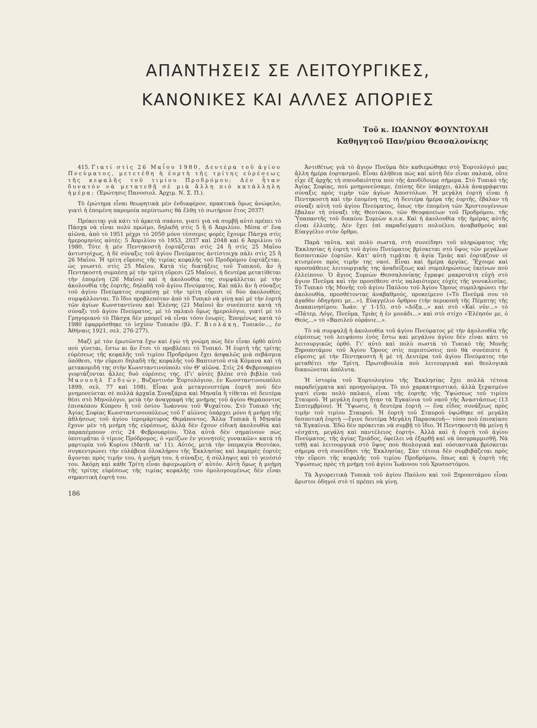ΑΠΑΝΤΗΣΕΙΣ ΣΕ ΛΕΙΤΟΥΡΓΙΚΕΣ,
ΚΑΝΟΝΙΚΕΣ ΚΑΙ ΑΛΛΕΣ ΑΠΟΡΙΕΣ
Τοῦ κ. ΙΩΑΝΝΟΥ ΦΟΥΝΤΟΥΛΗ
Καθηγητοῦ Παν/μίου Θεσσαλονίκης
415. Γιατί στὶς 26 Μαΐου 1980, Δευτέρα τοῦ ἁγίου Πνεύματος, μετετέθη ἡ ἑορτὴ τῆς τρίτης εὑρέσεως τῆς κεφαλῆς τοῦ τιμίου Προδρόμου; Δὲν ἦταν δυνατὸν νὰ μετατεθῇ σὲ μιὰ ἄλλη πιὸ κατάλληλη ἡμέρα; (Ἐρώτησις Πανοσιολ. Ἀρχιμ. Ν. Σ. Π.).
Τὸ ἐρώτημα εἶναι θεωρητικὰ μὲν ἐνδιαφέρον, πρακτικὰ ὅμως ἀνώφελο, γιατὶ ἡ ἑπομένη παρομοία περίπτωσις θὰ ἔλθῃ τὸ σωτήριον ἔτος 2037!
Πρόκειται γιὰ κάτι τὸ ἀρκετὰ σπάνιο, γιατὶ γιὰ νὰ συμβῇ αὐτὸ πρέπει τὸ Πάσχα νὰ εἶναι πολὺ πρώϊμο, δηλαδὴ στὶς 5 ἢ 6 Ἀπριλίου. Μέσα σ' ἕνα αἰῶνα, ἀπὸ τὸ 1951 μέχρι τὸ 2050 μόνο τέσσερις φορὲς ἔχουμε Πάσχα στὶς ἡμερομηνίες αὐτές: 5 Ἀπριλίου τὸ 1953, 2037 καὶ 2048 καὶ 6 Ἀπριλίου τὸ 1980. Τότε ἡ μὲν Πεντηκοστὴ ἑορτάζεται στὶς 24 ἢ στὶς 25 Μαΐου ἀντιστοίχως, ἡ δὲ σύναξις τοῦ ἁγίου Πνεύματος ἀντίστοιχα πάλι στὶς 25 ἢ 26 Μαΐου. Ἡ τρίτη εὕρεσις τῆς τιμίας κεφαλῆς τοῦ Προδρόμου ἑορτάζεται, ὡς γνωστό, στὶς 25 Μαΐου. Κατὰ τὶς διατάξεις τοῦ Τυπικοῦ, ἂν ἡ Πεντηκοστὴ συμπέσῃ μὲ τὴν τρίτη εὕρεσι (25 Μαΐου), ἡ δευτέρα μετατίθεται τὴν ἑπομένη (26 Μαΐου) καὶ ἡ ἀκολουθία της συμψάλλεται μὲ τὴν ἀκολουθία τῆς ἑορτῆς, δηλαδὴ τοῦ ἁγίου Πνεύματος. Καὶ πάλι ἂν ἡ σύναξις τοῦ ἁγίου Πνεύματος συμπέσῃ μὲ τὴν τρίτη εὕρεσι οἱ δύο ἀκολουθίες συμψάλλονται. Τὸ ἴδιο προβλεπόταν ἀπὸ τὸ Τυπικὸ νὰ γίνῃ καὶ μὲ τὴν ἑορτὴ τῶν ἁγίων Κωνσταντίνου καὶ Ἑλένης (21 Μαΐου) ἂν συνέπιπτε κατὰ τὴ σύναξι τοῦ ἁγίου Πνεύματος, μὲ τὸ παλαιὸ ὅμως ἡμερολόγιο, γιατὶ μὲ τὸ Γρηγοριανὸ τὸ Πάσχα δὲν μπορεῖ νὰ εἶναι τόσο ἐνωρίς. Ἑπομένως κατὰ τὸ 1980 ἐφαρμόσθηκε τὸ ἰσχῦον Τυπικὸν (βλ. Γ. Βιολάκη, Τυπικόν..., ἐν Ἀθήναις 1921, σελ. 276-277).
Μαζὶ μὲ τὸν ἐρωτῶντα ἔχω καὶ ἐγὼ τὴ γνώμη πὼς δὲν εἶναι ὀρθὸ αὐτὸ ποὺ γίνεται, ἔστω κι ἂν ἔτσι τὸ προβλέπει τὸ Τυπικό. Ἡ ἑορτὴ τῆς τρίτης εὑρέσεως τῆς κεφαλῆς τοῦ τιμίου Προδρόμου ἔχει ἀσφαλῶς μιὰ σεβάσμια ὑπόθεσι, τὴν εὕρεσι δηλαδὴ τῆς κεφαλῆς τοῦ Βαπτιστοῦ στὰ Κόμανα καὶ τὴ μετακομιδή της στὴν Κωνσταντινούπολι τὸν Θ' αἰῶνα. Στὶς 24 Φεβρουαρίου γιορτάζονται ἄλλες δυὸ εὑρέσεις της. (Γι' αὐτὲς βλέπε στὸ βιβλίο τοῦ Μανουὴλ Γεδεών, Βυζαντινὸν Ἑορτολόγιον, ἐν Κωνσταντινουπόλει 1899, σελ. 77 καὶ 108). Εἶναι μιὰ μεταγενεστέρα ἑορτὴ ποὺ δὲν μνημονεύεται σὲ πολλὰ ἀρχαῖα Συναξάρια καὶ Μηναῖα ἢ τίθεται σὲ δευτέρα θέσι στὸ Μηνολόγιο, μετὰ τὴν ἀναγραφὴ τῆς μνήμης τοῦ ἁγίου Θεράποντος ἐπισκόπου Κύπρου ἢ τοῦ ὁσίου Ἰωάννου τοῦ Ψυχαΐτου. Στὸ Τυπικὸ τῆς Ἁγίας Σοφίας Κωνσταντινουπόλεως τοῦ Ι' αἰῶνος ὑπάρχει μόνο ἡ μνήμη τῆς ἀθλήσεως τοῦ ἁγίου ἱερομάρτυρος Θεράποντος. Ἄλλα Τυπικὰ ἢ Μηναῖα ἔχουν μὲν τὴ μνήμη τῆς εὑρέσεως, ἀλλὰ δὲν ἔχουν εἰδικὴ ἀκολουθία καὶ παραπέμπουν στὶς 24 Φεβρουαρίου. Ὅλα αὐτὰ δὲν σημαίνουν πὼς ὑποτιμᾶται ὁ τίμιος Πρόδρομος, ὁ «μείζων ἐν γεννητοῖς γυναικῶν» κατὰ τὴ μαρτυρία τοῦ Κυρίου (Ματθ. ια' 11). Αὐτός, μετὰ τὴν ὑπεραγία Θεοτόκο, συγκεντρώνει τὴν εὐλάβεια ὁλοκλήρου τῆς Ἐκκλησίας καὶ λαμπρὲς ἑορτὲς ἄγονται πρὸς τιμήν του, ἡ μνήμη του, ἡ σύναξις, ἡ σύλληψις καὶ τὸ γενέσιό του. Ἀκόμη καὶ κάθε Τρίτη εἶναι ἀφιερωμένη σ' αὐτόν. Αὐτὴ ὅμως ἡ μνήμη τῆς τρίτης εὑρέσεως τῆς τιμίας κεφαλῆς του ὁμολογουμένως δὲν εἶναι σημαντικὴ ἑορτή του.
186
Ἀντιθέτως γιὰ τὸ ἅγιον Πνεῦμα δὲν καθιερώθηκε στὸ Ἑορτολόγιό μας ἄλλη ἡμέρα ἑορτασμοῦ. Εἶναι ἀλήθεια πὼς καὶ αὐτὴ δὲν εἶναι παλαιά, οὔτε εἶχε ἐξ ἀρχῆς τὴ σπουδαιότητα ποὺ τῆς ἀποδίδουμε σήμερα. Στὸ Τυπικὸ τῆς Ἁγίας Σοφίας, ποὺ μνημονεύσαμε, ἐπίσης δὲν ὑπάρχει, ἀλλὰ ἀναγράφεται σύναξις πρὸς τιμὴν τῶν ἁγίων Ἀποστόλων. Ἡ μεγάλη ἑορτὴ εἶναι ἡ Πεντηκοστὴ καὶ τὴν ἑπομένη της, τὴ δευτέρα ἡμέρα τῆς ἑορτῆς, ἔβαλαν τὴ σύναξι αὐτὴ τοῦ ἁγίου Πνεύματος, ὅπως τὴν ἑπομένη τῶν Χριστουγέννων ἔβαλαν τὴ σύναξι τῆς Θεοτόκου, τῶν Θεοφανείων τοῦ Προδρόμου, τῆς Ὑπαπαντῆς τοῦ δικαίου Συμεὼν κ.ο.κ. Καὶ ἡ ἀκολουθία τῆς ἡμέρας αὐτῆς εἶναι ἐλλιπής. Δὲν ἔχει ἐπὶ παραδείγματι πολυέλεο, ἀναβαθμοὺς καὶ Εὐαγγέλιο στὸν ὄρθρο.
Παρὰ ταῦτα, καὶ πολὺ σωστά, στὴ συνείδησι τοῦ πληρώματος τῆς Ἐκκλησίας ἡ ἑορτὴ τοῦ ἁγίου Πνεύματος βρίσκεται στὸ ὕψος τῶν μεγάλων δεσποτικῶν ἑορτῶν. Κατ' αὐτὴ τιμᾶται ἡ ἁγία Τριὰς καὶ ἑορτάζουν οἱ κτισμένοι πρὸς τιμήν της ναοί. Εἶναι καὶ ἡμέρα ἀργίας. Ἔχουμε καὶ προσπάθειες λειτουργικῆς της ἀναδείξεως καὶ συμπληρώσεως ἐκείνων ποὺ ἐλλείπουν. Ὁ ἅγιος Συμεὼν Θεσσαλονίκης ἔγραψε μακροτάτη εὐχὴ στὸ ἅγιον Πνεῦμα καὶ τὴν προσέθεσε στὶς παλαιότερες εὐχὲς τῆς γονυκλισίας. Τὸ Τυπικὸ τῆς Μονῆς τοῦ ἁγίου Παύλου τοῦ Ἁγίου Ὄρους συμπληρώνει τὴν ἀκολουθία, προσθέτοντας ἀναβαθμούς, προκείμενο («Τὸ Πνεῦμά σου τὸ ἀγαθὸν ὁδηγήσει με...»), Εὐαγγέλιο ὄρθρου (τὴν περικοπὴ τῆς Πέμπτης τῆς Διακαινησίμου: Ἰωάν. γ' 1-15), στὸ «Δόξα...» καὶ στὸ «Καὶ νῦν...» τὸ «Πάτερ, Λόγε, Πνεῦμα, Τριὰς ἡ ἐν μονάδι...» καὶ στὸ στίχο «Ἐλέησόν με, ὁ Θεός...» τὸ «Βασιλεῦ οὐράνιε...».
Τὸ νὰ συμψαλῇ ἡ ἀκολουθία τοῦ ἁγίου Πνεύματος μὲ τὴν ἀκολουθία τῆς εὑρέσεως τοῦ λειψάνου ἑνὸς ἔστω καὶ μεγάλου ἁγίου δὲν εἶναι κάτι τὸ λειτουργικῶς ὀρθό. Γι' αὐτὸ καὶ πολὺ σωστὰ τὸ Τυπικὸ τῆς Μονῆς Ξηροποτάμου τοῦ Ἁγίου Ὄρους στὶς περιπτώσεις ποὺ θὰ συνέπιπτε ἡ εὕρεσις μὲ τὴν Πεντηκοστὴ ἢ μὲ τὴ Δευτέρα τοῦ ἁγίου Πνεύματος τὴν μεταθέτει τὴν Τρίτη. Πρωτοβουλία ποὺ λειτουργικὰ καὶ θεολογικὰ δικαιώνεται ἀπόλυτα.
Ἡ ἱστορία τοῦ Ἑορτολογίου τῆς Ἐκκλησίας ἔχει πολλὰ τέτοια παραδείγματα καὶ προηγούμενα. Τὸ πιὸ χαρακτηριστικό, ἀλλὰ ξεχασμένο γιατὶ εἶναι πολὺ παλαιό, εἶναι τῆς ἑορτῆς τῆς Ὑψώσεως τοῦ τιμίου Σταυροῦ. Ἡ μεγάλη ἑορτὴ ἦταν τὰ Ἐγκαίνια τοῦ ναοῦ τῆς Ἀναστάσεως (13 Σεπτεμβρίου). Ἡ Ὕψωσις, ἡ δευτέρα ἑορτὴ — ἕνα εἶδος συνάξεως πρὸς τιμὴν τοῦ τιμίου Σταυροῦ. Ἡ ἑορτὴ τοῦ Σταυροῦ ὑψώθηκε σὲ μεγάλη δεσποτικὴ ἑορτὴ —ἔγινε δευτέρα Μεγάλη Παρασκευὴ— τόσο ποὺ ἐπισκίασε τὰ Ἐγκαίνια. Ἐδῶ δὲν πρόκειται νὰ συμβῇ τὸ ἴδιο. Ἡ Πεντηκοστὴ θὰ μείνῃ ἡ «ἐσχάτη, μεγάλη καὶ παντέλειος ἑορτή». Ἀλλὰ καὶ ἡ ἑορτὴ τοῦ ἁγίου Πνεύματος, τῆς ἁγίας Τριάδος, ὀφείλει νὰ ἐξαρθῇ καὶ νὰ ὑπογραμμισθῇ. Νὰ τεθῇ καὶ λειτουργικὰ στὸ ὕψος ποὺ θεολογικὰ καὶ οὐσιαστικὰ βρίσκεται σήμερα στὴ συνείδησι τῆς Ἐκκλησίας. Σὰν τέτοια δὲν συμβιβάζεται πρὸς τὴν εὕρεσι τῆς κεφαλῆς τοῦ τιμίου Προδρόμου, ὅπως καὶ ἡ ἑορτὴ τῆς Ὑψώσεως πρὸς τὴ μνήμη τοῦ ἁγίου Ἰωάννου τοῦ Χρυσοστόμου.
Τὰ Ἁγιορειτικὰ Τυπικὰ τοῦ ἁγίου Παύλου καὶ τοῦ Ξηροποτάμου εἶναι ἄριστοι ὁδηγοὶ στὸ τί πρέπει νὰ γίνῃ.